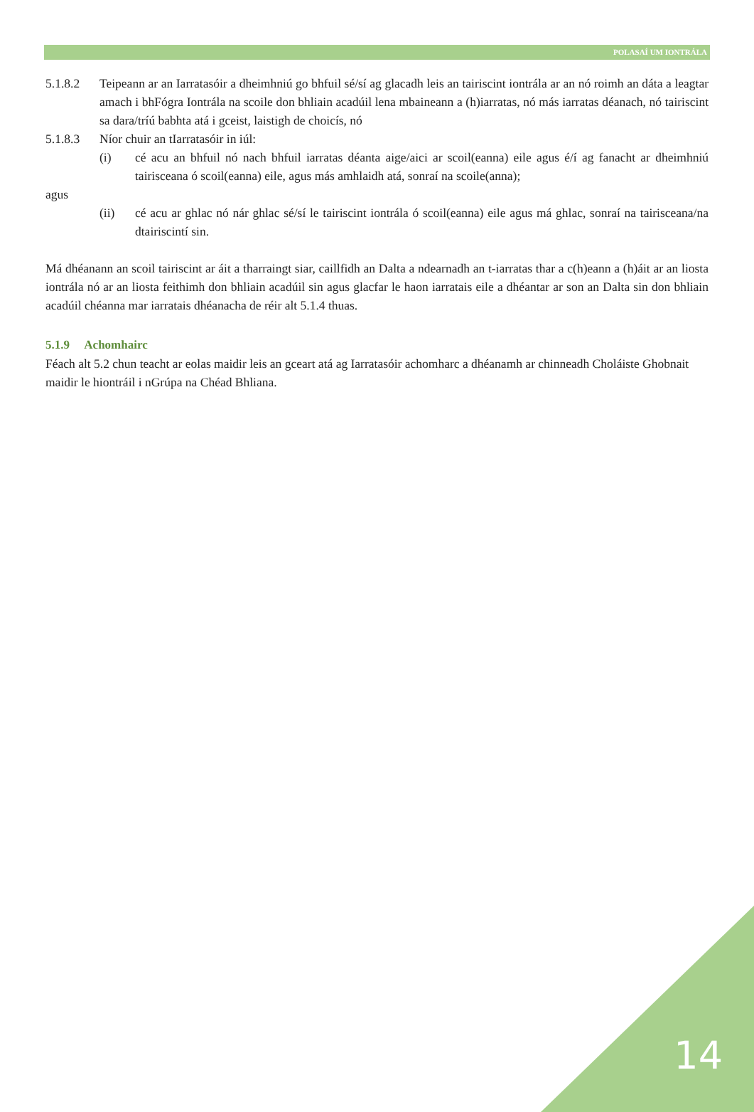POLASAÍ UM IONTRÁLA
5.1.8.2 Teipeann ar an Iarratasóir a dheimhniú go bhfuil sé/sí ag glacadh leis an tairiscint iontrála ar an nó roimh an dáta a leagtar amach i bhFógra Iontrála na scoile don bhliain acadúil lena mbaineann a (h)iarratas, nó más iarratas déanach, nó tairiscint sa dara/tríú babhta atá i gceist, laistigh de choicís, nó
5.1.8.3 Níor chuir an tIarratasóir in iúl:
(i) cé acu an bhfuil nó nach bhfuil iarratas déanta aige/aici ar scoil(eanna) eile agus é/í ag fanacht ar dheimhniú tairisceana ó scoil(eanna) eile, agus más amhlaidh atá, sonraí na scoile(anna);
agus
(ii) cé acu ar ghlac nó nár ghlac sé/sí le tairiscint iontrála ó scoil(eanna) eile agus má ghlac, sonraí na tairisceana/na dtairiscintí sin.
Má dhéanann an scoil tairiscint ar áit a tharraingt siar, caillfidh an Dalta a ndearnadh an t-iarratas thar a c(h)eann a (h)áit ar an liosta iontrála nó ar an liosta feithimh don bhliain acadúil sin agus glacfar le haon iarratais eile a dhéantar ar son an Dalta sin don bhliain acadúil chéanna mar iarratais dhéanacha de réir alt 5.1.4 thuas.
5.1.9 Achomhairc
Féach alt 5.2 chun teacht ar eolas maidir leis an gceart atá ag Iarratasóir achomharc a dhéanamh ar chinneadh Choláiste Ghobnait maidir le hiontráil i nGrúpa na Chéad Bhliana.
14